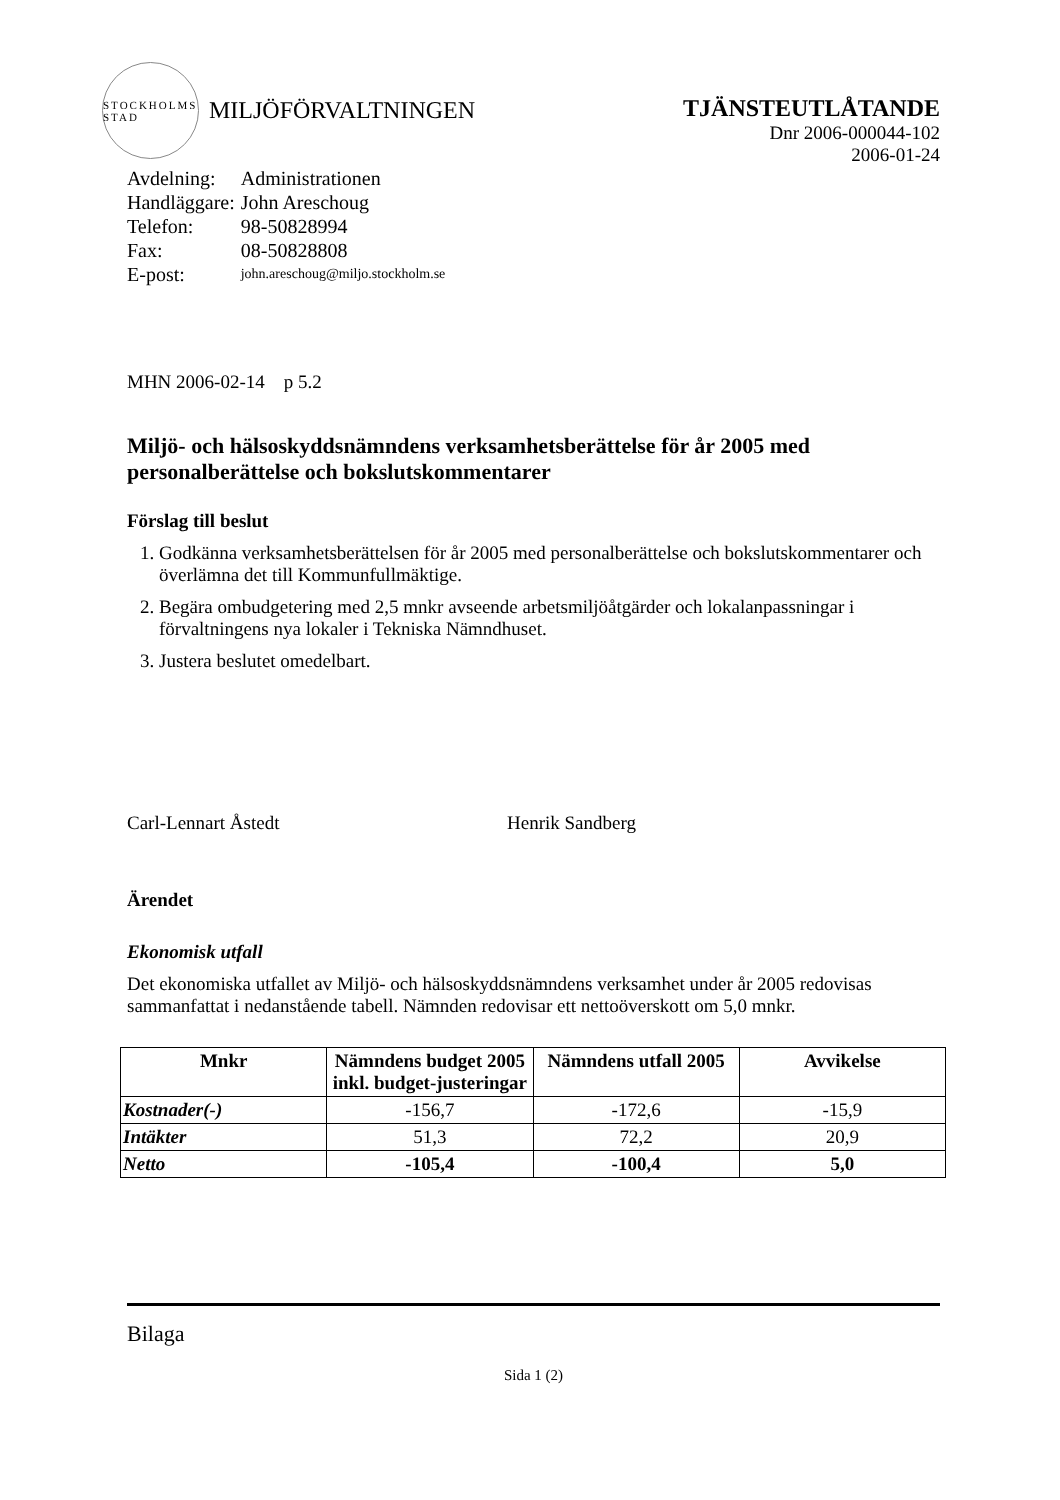STOCKHOLMS STAD
MILJÖFÖRVALTNINGEN
TJÄNSTEUTLÅTANDE
Dnr 2006-000044-102
2006-01-24
| Avdelning: | Administrationen |
| Handläggare: | John Areschoug |
| Telefon: | 98-50828994 |
| Fax: | 08-50828808 |
| E-post: | john.areschoug@miljo.stockholm.se |
MHN 2006-02-14 p 5.2
Miljö- och hälsoskyddsnämndens verksamhetsberättelse för år 2005 med personalberättelse och bokslutskommentarer
Förslag till beslut
1. Godkänna verksamhetsberättelsen för år 2005 med personalberättelse och bokslutskommentarer och överlämna det till Kommunfullmäktige.
2. Begära ombudgetering med 2,5 mnkr avseende arbetsmiljöåtgärder och lokalanpassningar i förvaltningens nya lokaler i Tekniska Nämndhuset.
3. Justera beslutet omedelbart.
Carl-Lennart Åstedt Henrik Sandberg
Ärendet
Ekonomisk utfall
Det ekonomiska utfallet av Miljö- och hälsoskyddsnämndens verksamhet under år 2005 redovisas sammanfattat i nedanstående tabell. Nämnden redovisar ett nettoöverskott om 5,0 mnkr.
| Mnkr | Nämndens budget 2005 inkl. budget-justeringar | Nämndens utfall 2005 | Avvikelse |
| --- | --- | --- | --- |
| Kostnader(-) | -156,7 | -172,6 | -15,9 |
| Intäkter | 51,3 | 72,2 | 20,9 |
| Netto | -105,4 | -100,4 | 5,0 |
Bilaga
Sida 1 (2)